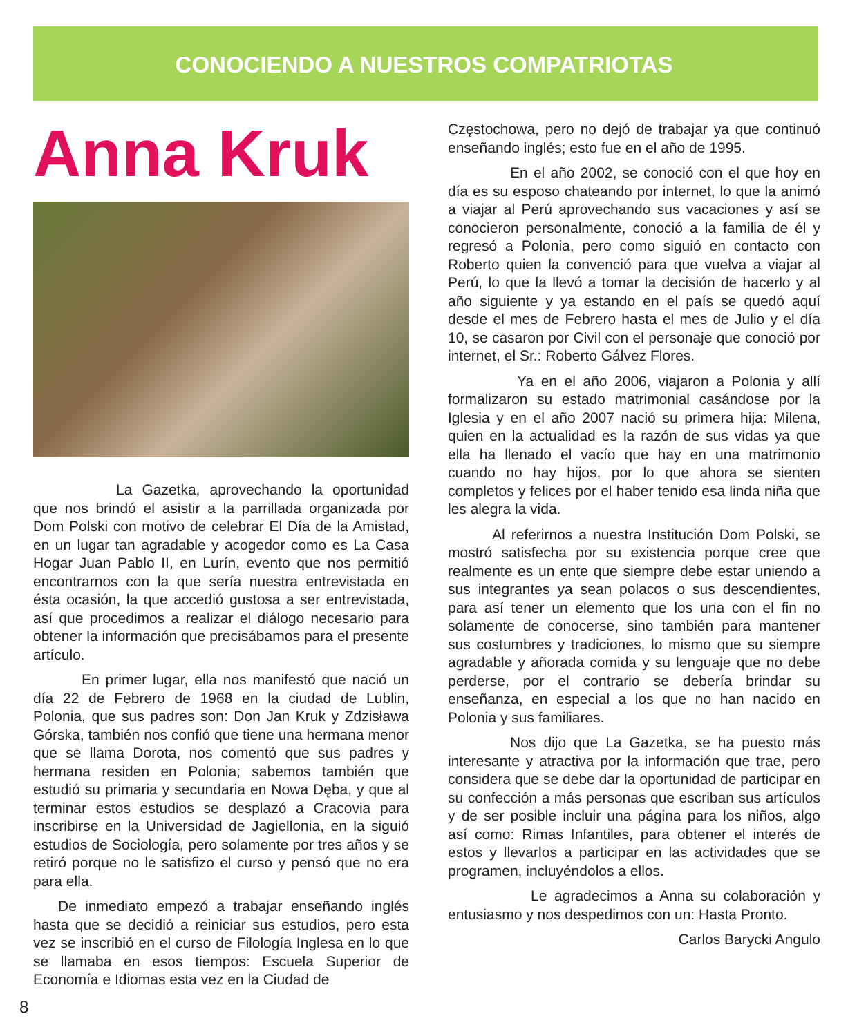CONOCIENDO A NUESTROS COMPATRIOTAS
Anna Kruk
La Gazetka, aprovechando la oportunidad que nos brindó el asistir a la parrillada organizada por Dom Polski con motivo de celebrar El Día de la Amistad, en un lugar tan agradable y acogedor como es La Casa Hogar Juan Pablo II, en Lurín, evento que nos permitió encontrarnos con la que sería nuestra entrevistada en ésta ocasión, la que accedió gustosa a ser entrevistada, así que procedimos a realizar el diálogo necesario para obtener la información que precisábamos para el presente artículo.
En primer lugar, ella nos manifestó que nació un día 22 de Febrero de 1968 en la ciudad de Lublin, Polonia, que sus padres son: Don Jan Kruk y Zdzisława Górska, también nos confió que tiene una hermana menor que se llama Dorota, nos comentó que sus padres y hermana residen en Polonia; sabemos también que estudió su primaria y secundaria en Nowa Dęba, y que al terminar estos estudios se desplazó a Cracovia para inscribirse en la Universidad de Jagiellonia, en la siguió estudios de Sociología, pero solamente por tres años y se retiró porque no le satisfizo el curso y pensó que no era para ella.
De inmediato empezó a trabajar enseñando inglés hasta que se decidió a reiniciar sus estudios, pero esta vez se inscribió en el curso de Filología Inglesa en lo que se llamaba en esos tiempos: Escuela Superior de Economía e Idiomas esta vez en la Ciudad de
Częstochowa, pero no dejó de trabajar ya que continuó enseñando inglés; esto fue en el año de 1995.
En el año 2002, se conoció con el que hoy en día es su esposo chateando por internet, lo que la animó a viajar al Perú aprovechando sus vacaciones y así se conocieron personalmente, conoció a la familia de él y regresó a Polonia, pero como siguió en contacto con Roberto quien la convenció para que vuelva a viajar al Perú, lo que la llevó a tomar la decisión de hacerlo y al año siguiente y ya estando en el país se quedó aquí desde el mes de Febrero hasta el mes de Julio y el día 10, se casaron por Civil con el personaje que conoció por internet, el Sr.: Roberto Gálvez Flores.
Ya en el año 2006, viajaron a Polonia y allí formalizaron su estado matrimonial casándose por la Iglesia y en el año 2007 nació su primera hija: Milena, quien en la actualidad es la razón de sus vidas ya que ella ha llenado el vacío que hay en una matrimonio cuando no hay hijos, por lo que ahora se sienten completos y felices por el haber tenido esa linda niña que les alegra la vida.
Al referirnos a nuestra Institución Dom Polski, se mostró satisfecha por su existencia porque cree que realmente es un ente que siempre debe estar uniendo a sus integrantes ya sean polacos o sus descendientes, para así tener un elemento que los una con el fin no solamente de conocerse, sino también para mantener sus costumbres y tradiciones, lo mismo que su siempre agradable y añorada comida y su lenguaje que no debe perderse, por el contrario se debería brindar su enseñanza, en especial a los que no han nacido en Polonia y sus familiares.
Nos dijo que La Gazetka, se ha puesto más interesante y atractiva por la información que trae, pero considera que se debe dar la oportunidad de participar en su confección a más personas que escriban sus artículos y de ser posible incluir una página para los niños, algo así como: Rimas Infantiles, para obtener el interés de estos y llevarlos a participar en las actividades que se programen, incluyéndolos a ellos.
Le agradecimos a Anna su colaboración y entusiasmo y nos despedimos con un: Hasta Pronto.
Carlos Barycki Angulo
8